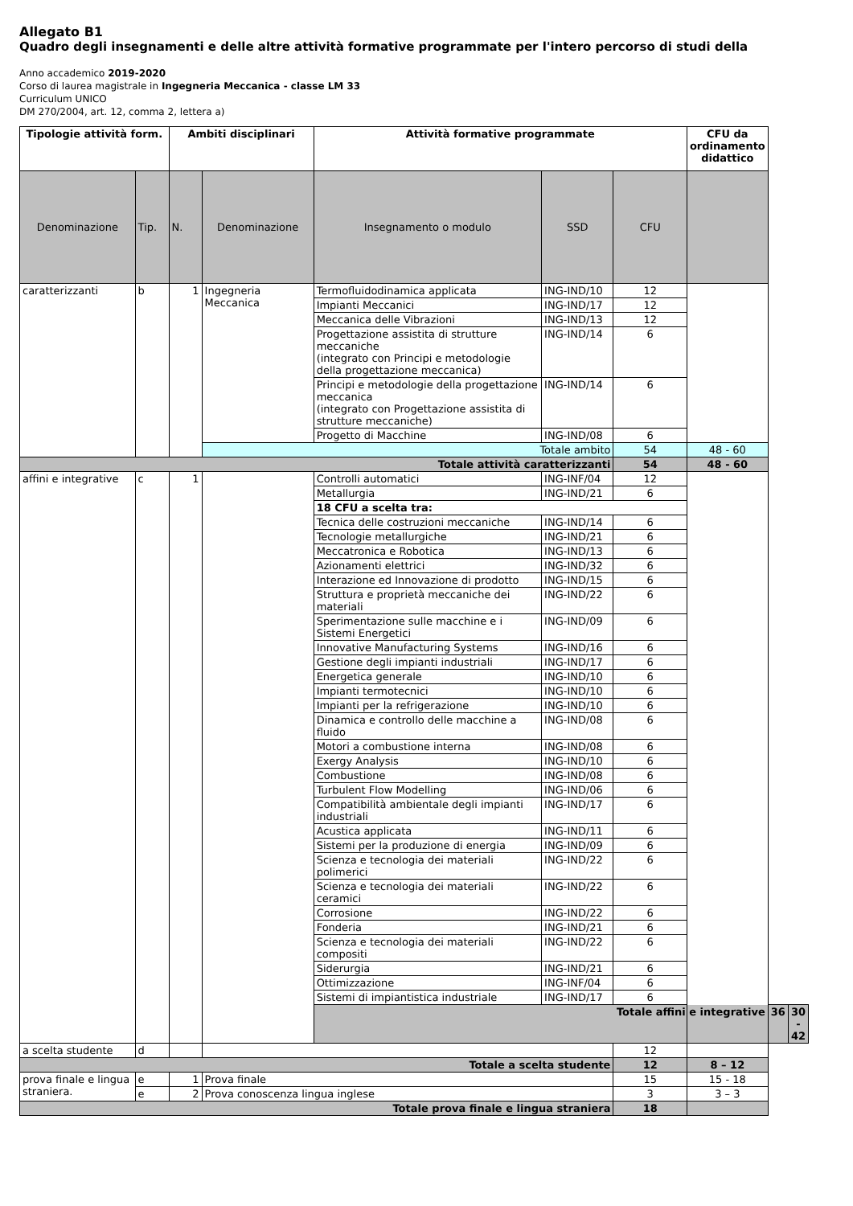Allegato B1
Quadro degli insegnamenti e delle altre attività formative programmate per l'intero percorso di studi della
Anno accademico 2019-2020
Corso di laurea magistrale in Ingegneria Meccanica - classe LM 33
Curriculum UNICO
DM 270/2004, art. 12, comma 2, lettera a)
| Tipologie attività form. | | Ambiti disciplinari | | Attività formative programmate | | | CFU da ordinamento didattico | | |
| --- | --- | --- | --- | --- | --- | --- | --- | --- | --- |
| Denominazione | Tip. | N. | Denominazione | Insegnamento o modulo | SSD | CFU | | | |
| caratterizzanti | b | 1 | Ingegneria Meccanica | Termofluidodinamica applicata | ING-IND/10 | 12 | | | |
| | | | | Impianti Meccanici | ING-IND/17 | 12 | | | |
| | | | | Meccanica delle Vibrazioni | ING-IND/13 | 12 | | | |
| | | | | Progettazione assistita di strutture meccaniche (integrato con Principi e metodologie della progettazione meccanica) | ING-IND/14 | 6 | | | |
| | | | | Principi e metodologie della progettazione meccanica (integrato con Progettazione assistita di strutture meccaniche) | ING-IND/14 | 6 | | | |
| | | | | Progetto di Macchine | ING-IND/08 | 6 | | | |
| | | | Totale ambito | | | 54 | 48 - 60 | | |
| Totale attività caratterizzanti | | | | | | 54 | 48 - 60 | | |
| affini e integrative | c | 1 | | Controlli automatici | ING-INF/04 | 12 | | | |
| | | | | Metallurgia | ING-IND/21 | 6 | | | |
| | | | | 18 CFU a scelta tra: | | | | | |
| | | | | Tecnica delle costruzioni meccaniche | ING-IND/14 | 6 | | | |
| | | | | Tecnologie metallurgiche | ING-IND/21 | 6 | | | |
| | | | | Meccatronica e Robotica | ING-IND/13 | 6 | | | |
| | | | | Azionamenti elettrici | ING-IND/32 | 6 | | | |
| | | | | Interazione ed Innovazione di prodotto | ING-IND/15 | 6 | | | |
| | | | | Struttura e proprietà meccaniche dei materiali | ING-IND/22 | 6 | | | |
| | | | | Sperimentazione sulle macchine e i Sistemi Energetici | ING-IND/09 | 6 | | | |
| | | | | Innovative Manufacturing Systems | ING-IND/16 | 6 | | | |
| | | | | Gestione degli impianti industriali | ING-IND/17 | 6 | | | |
| | | | | Energetica generale | ING-IND/10 | 6 | | | |
| | | | | Impianti termotecnici | ING-IND/10 | 6 | | | |
| | | | | Impianti per la refrigerazione | ING-IND/10 | 6 | | | |
| | | | | Dinamica e controllo delle macchine a fluido | ING-IND/08 | 6 | | | |
| | | | | Motori a combustione interna | ING-IND/08 | 6 | | | |
| | | | | Exergy Analysis | ING-IND/10 | 6 | | | |
| | | | | Combustione | ING-IND/08 | 6 | | | |
| | | | | Turbulent Flow Modelling | ING-IND/06 | 6 | | | |
| | | | | Compatibilità ambientale degli impianti industriali | ING-IND/17 | 6 | | | |
| | | | | Acustica applicata | ING-IND/11 | 6 | | | |
| | | | | Sistemi per la produzione di energia | ING-IND/09 | 6 | | | |
| | | | | Scienza e tecnologia dei materiali polimerici | ING-IND/22 | 6 | | | |
| | | | | Scienza e tecnologia dei materiali ceramici | ING-IND/22 | 6 | | | |
| | | | | Corrosione | ING-IND/22 | 6 | | | |
| | | | | Fonderia | ING-IND/21 | 6 | | | |
| | | | | Scienza e tecnologia dei materiali compositi | ING-IND/22 | 6 | | | |
| | | | | Siderurgia | ING-IND/21 | 6 | | | |
| | | | | Ottimizzazione | ING-INF/04 | 6 | | | |
| | | | | Sistemi di impiantistica industriale | ING-IND/17 | 6 | | | |
| | | | | Totale affini e integrative | | | | 36 | 30 - 42 |
| a scelta studente | d | | | | | 12 | | | |
| Totale a scelta studente | | | | | | 12 | 8 – 12 | | |
| prova finale e lingua straniera. | e | 1 | Prova finale | | | 15 | 15 - 18 | | |
| | e | 2 | Prova conoscenza lingua inglese | | | 3 | 3 – 3 | | |
| Totale prova finale e lingua straniera | | | | | | 18 | | | |